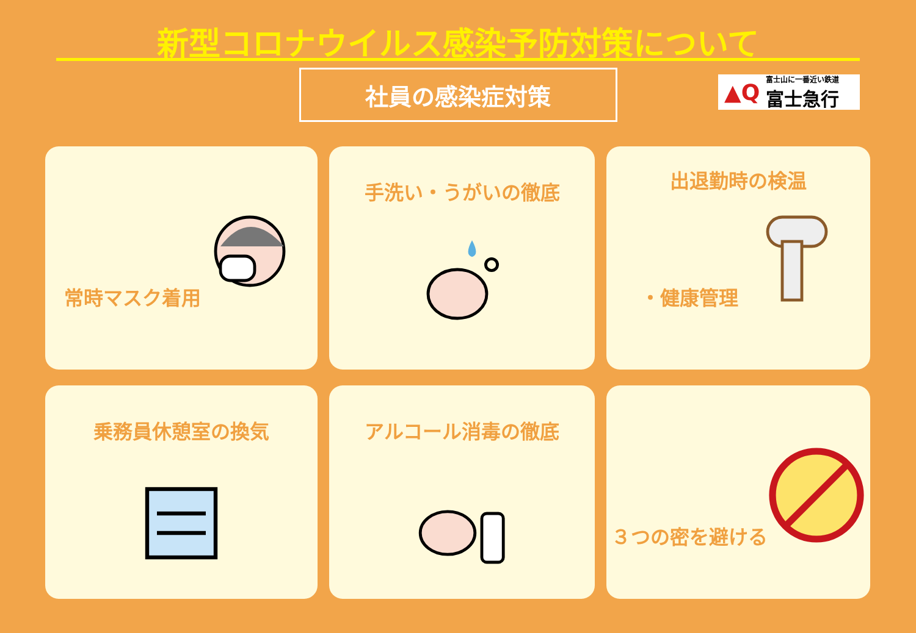新型コロナウイルス感染予防対策について
社員の感染症対策
▲Q 富士山に一番近い鉄道
富士急行
常時マスク着用
手洗い・うがいの徹底
出退勤時の検温
・健康管理
乗務員休憩室の換気
アルコール消毒の徹底
３つの密を避ける